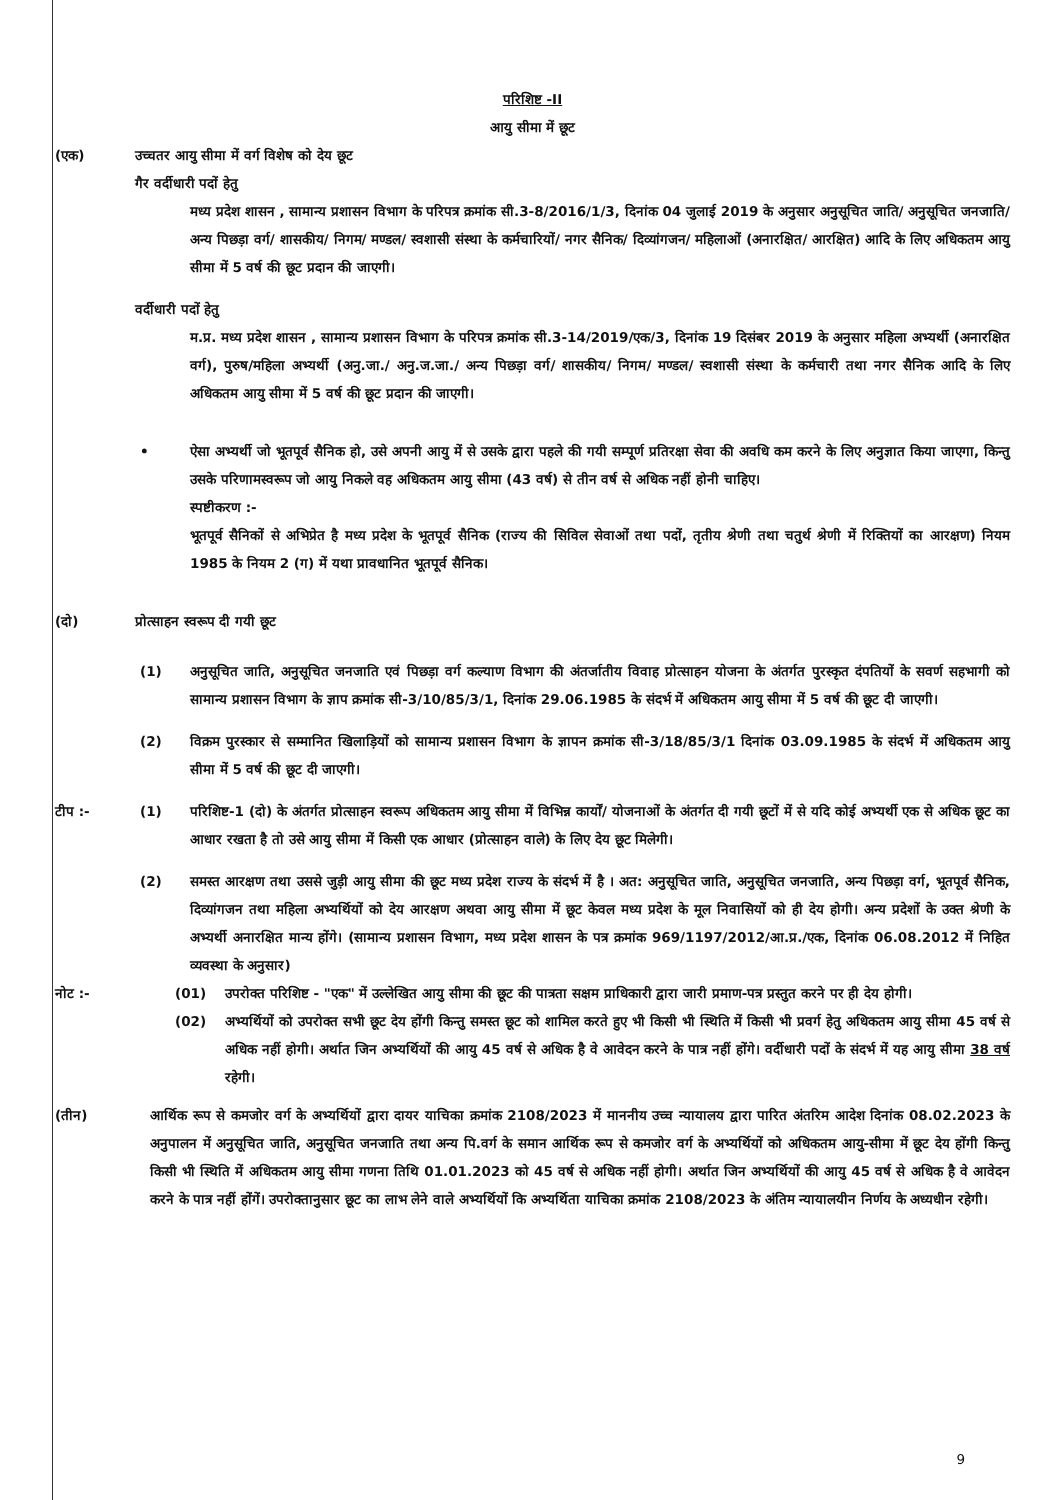परिशिष्ट -II
आयु सीमा में छूट
(एक) उच्चतर आयु सीमा में वर्ग विशेष को देय छूट
गैर वर्दीधारी पदों हेतु
मध्य प्रदेश शासन , सामान्य प्रशासन विभाग के परिपत्र क्रमांक सी.3-8/2016/1/3, दिनांक 04 जुलाई 2019 के अनुसार अनुसूचित जाति/ अनुसूचित जनजाति/ अन्य पिछड़ा वर्ग/ शासकीय/ निगम/ मण्डल/ स्वशासी संस्था के कर्मचारियों/ नगर सैनिक/ दिव्यांगजन/ महिलाओं (अनारक्षित/ आरक्षित) आदि के लिए अधिकतम आयु सीमा में 5 वर्ष की छूट प्रदान की जाएगी।
वर्दीधारी पदों हेतु
म.प्र. मध्य प्रदेश शासन , सामान्य प्रशासन विभाग के परिपत्र क्रमांक सी.3-14/2019/एक/3, दिनांक 19 दिसंबर 2019 के अनुसार महिला अभ्यर्थी (अनारक्षित वर्ग), पुरुष/महिला अभ्यर्थी (अनु.जा./ अनु.ज.जा./ अन्य पिछड़ा वर्ग/ शासकीय/ निगम/ मण्डल/ स्वशासी संस्था के कर्मचारी तथा नगर सैनिक आदि के लिए अधिकतम आयु सीमा में 5 वर्ष की छूट प्रदान की जाएगी।
• ऐसा अभ्यर्थी जो भूतपूर्व सैनिक हो, उसे अपनी आयु में से उसके द्वारा पहले की गयी सम्पूर्ण प्रतिरक्षा सेवा की अवधि कम करने के लिए अनुज्ञात किया जाएगा, किन्तु उसके परिणामस्वरूप जो आयु निकले वह अधिकतम आयु सीमा (43 वर्ष) से तीन वर्ष से अधिक नहीं होनी चाहिए।
स्पष्टीकरण :-
भूतपूर्व सैनिकों से अभिप्रेत है मध्य प्रदेश के भूतपूर्व सैनिक (राज्य की सिविल सेवाओं तथा पदों, तृतीय श्रेणी तथा चतुर्थ श्रेणी में रिक्तियों का आरक्षण) नियम 1985 के नियम 2 (ग) में यथा प्रावधानित भूतपूर्व सैनिक।
(दो) प्रोत्साहन स्वरूप दी गयी छूट
(1) अनुसूचित जाति, अनुसूचित जनजाति एवं पिछड़ा वर्ग कल्याण विभाग की अंतर्जातीय विवाह प्रोत्साहन योजना के अंतर्गत पुरस्कृत दंपतियों के सवर्ण सहभागी को सामान्य प्रशासन विभाग के ज्ञाप क्रमांक सी-3/10/85/3/1, दिनांक 29.06.1985 के संदर्भ में अधिकतम आयु सीमा में 5 वर्ष की छूट दी जाएगी।
(2) विक्रम पुरस्कार से सम्मानित खिलाड़ियों को सामान्य प्रशासन विभाग के ज्ञापन क्रमांक सी-3/18/85/3/1 दिनांक 03.09.1985 के संदर्भ में अधिकतम आयु सीमा में 5 वर्ष की छूट दी जाएगी।
टीप :- (1) परिशिष्ट-1 (दो) के अंतर्गत प्रोत्साहन स्वरूप अधिकतम आयु सीमा में विभिन्न कार्यों/ योजनाओं के अंतर्गत दी गयी छूटों में से यदि कोई अभ्यर्थी एक से अधिक छूट का आधार रखता है तो उसे आयु सीमा में किसी एक आधार (प्रोत्साहन वाले) के लिए देय छूट मिलेगी।
(2) समस्त आरक्षण तथा उससे जुड़ी आयु सीमा की छूट मध्य प्रदेश राज्य के संदर्भ में है । अत: अनुसूचित जाति, अनुसूचित जनजाति, अन्य पिछड़ा वर्ग, भूतपूर्व सैनिक, दिव्यांगजन तथा महिला अभ्यर्थियों को देय आरक्षण अथवा आयु सीमा में छूट केवल मध्य प्रदेश के मूल निवासियों को ही देय होगी। अन्य प्रदेशों के उक्त श्रेणी के अभ्यर्थी अनारक्षित मान्य होंगे। (सामान्य प्रशासन विभाग, मध्य प्रदेश शासन के पत्र क्रमांक 969/1197/2012/आ.प्र./एक, दिनांक 06.08.2012 में निहित व्यवस्था के अनुसार)
नोट :- (01) उपरोक्त परिशिष्ट - "एक" में उल्लेखित आयु सीमा की छूट की पात्रता सक्षम प्राधिकारी द्वारा जारी प्रमाण-पत्र प्रस्तुत करने पर ही देय होगी।
(02) अभ्यर्थियों को उपरोक्त सभी छूट देय होंगी किन्तु समस्त छूट को शामिल करते हुए भी किसी भी स्थिति में किसी भी प्रवर्ग हेतु अधिकतम आयु सीमा 45 वर्ष से अधिक नहीं होगी। अर्थात जिन अभ्यर्थियों की आयु 45 वर्ष से अधिक है वे आवेदन करने के पात्र नहीं होंगे। वर्दीधारी पदों के संदर्भ में यह आयु सीमा 38 वर्ष रहेगी।
(तीन) आर्थिक रूप से कमजोर वर्ग के अभ्यर्थियों द्वारा दायर याचिका क्रमांक 2108/2023 में माननीय उच्च न्यायालय द्वारा पारित अंतरिम आदेश दिनांक 08.02.2023 के अनुपालन में अनुसूचित जाति, अनुसूचित जनजाति तथा अन्य पि.वर्ग के समान आर्थिक रूप से कमजोर वर्ग के अभ्यर्थियों को अधिकतम आयु-सीमा में छूट देय होंगी किन्तु किसी भी स्थिति में अधिकतम आयु सीमा गणना तिथि 01.01.2023 को 45 वर्ष से अधिक नहीं होगी। अर्थात जिन अभ्यर्थियों की आयु 45 वर्ष से अधिक है वे आवेदन करने के पात्र नहीं होंगें। उपरोक्तानुसार छूट का लाभ लेने वाले अभ्यर्थियों कि अभ्यर्थिता याचिका क्रमांक 2108/2023 के अंतिम न्यायालयीन निर्णय के अध्यधीन रहेगी।
9